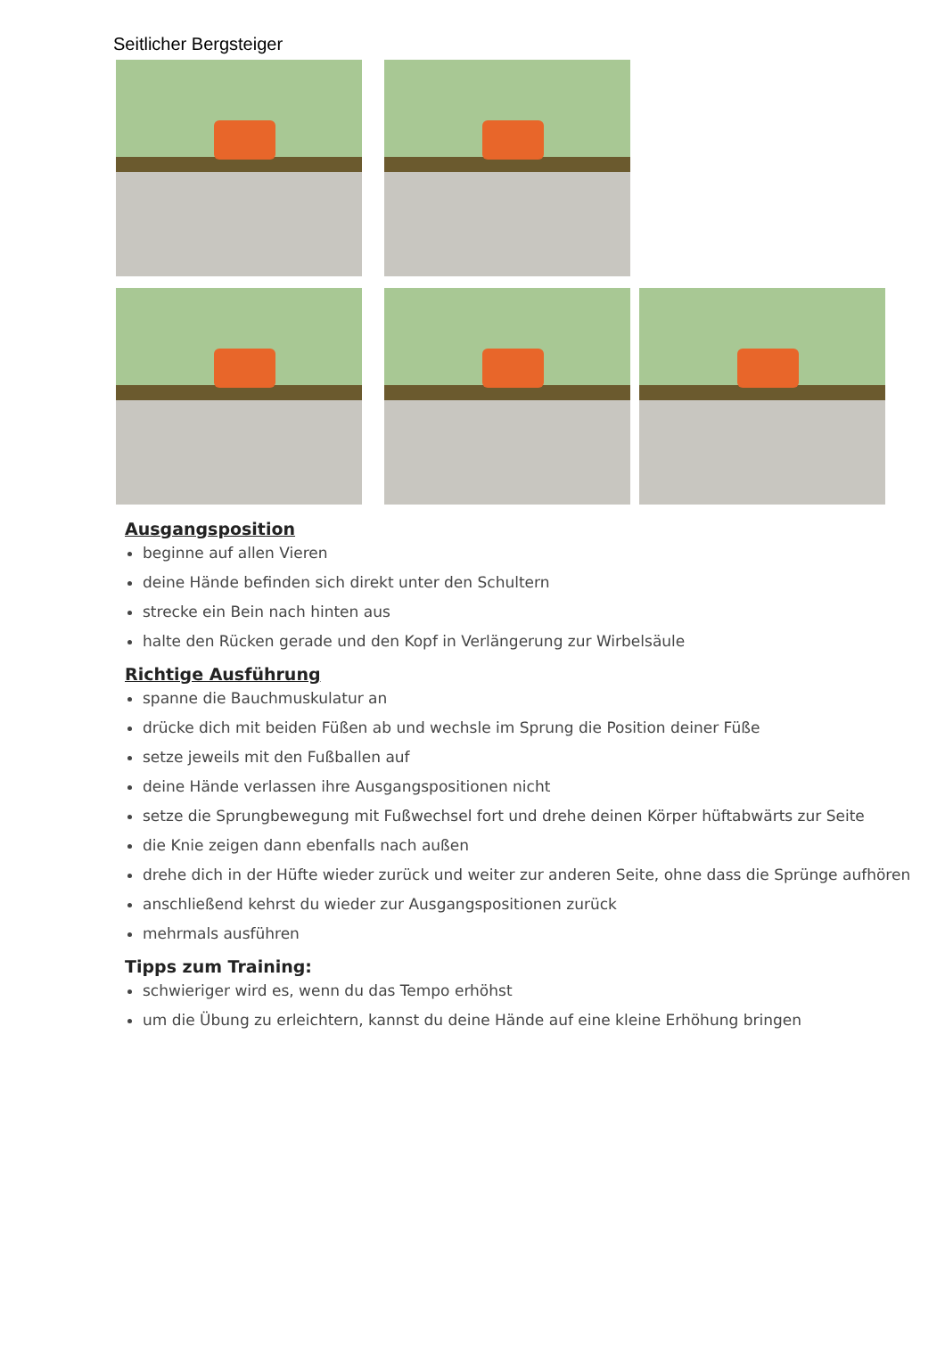Seitlicher Bergsteiger
Ausgangsposition
beginne auf allen Vieren
deine Hände befinden sich direkt unter den Schultern
strecke ein Bein nach hinten aus
halte den Rücken gerade und den Kopf in Verlängerung zur Wirbelsäule
Richtige Ausführung
spanne die Bauchmuskulatur an
drücke dich mit beiden Füßen ab und wechsle im Sprung die Position deiner Füße
setze jeweils mit den Fußballen auf
deine Hände verlassen ihre Ausgangspositionen nicht
setze die Sprungbewegung mit Fußwechsel fort und drehe deinen Körper hüftabwärts zur Seite
die Knie zeigen dann ebenfalls nach außen
drehe dich in der Hüfte wieder zurück und weiter zur anderen Seite, ohne dass die Sprünge aufhören
anschließend kehrst du wieder zur Ausgangspositionen zurück
mehrmals ausführen
Tipps zum Training:
schwieriger wird es, wenn du das Tempo erhöhst
um die Übung zu erleichtern, kannst du deine Hände auf eine kleine Erhöhung bringen